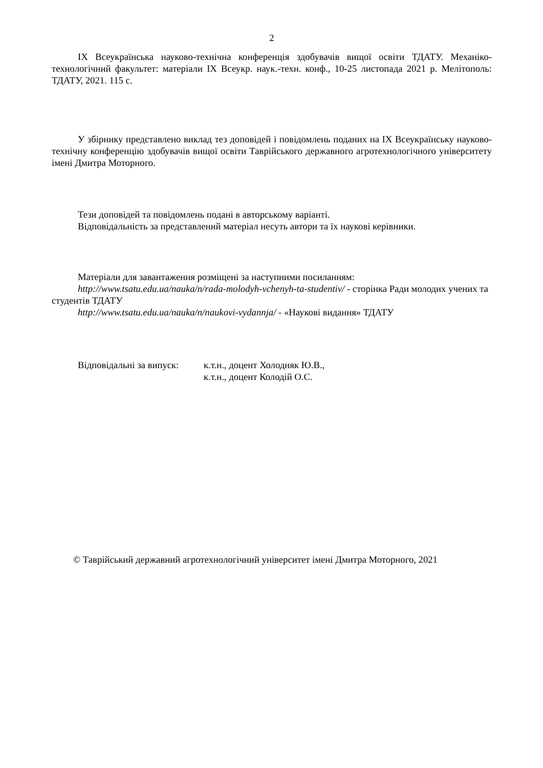2
IX Всеукраїнська науково-технічна конференція здобувачів вищої освіти ТДАТУ. Механіко-технологічний факультет: матеріали IX Всеукр. наук.-техн. конф., 10-25 листопада 2021 р. Мелітополь: ТДАТУ, 2021. 115 с.
У збірнику представлено виклад тез доповідей і повідомлень поданих на IX Всеукраїнську науково-технічну конференцію здобувачів вищої освіти Таврійського державного агротехнологічного університету імені Дмитра Моторного.
Тези доповідей та повідомлень подані в авторському варіанті.
Відповідальність за представлений матеріал несуть автори та їх наукові керівники.
Матеріали для завантаження розміщені за наступними посиланням:
http://www.tsatu.edu.ua/nauka/n/rada-molodyh-vchenyh-ta-studentiv/ - сторінка Ради молодих учених та студентів ТДАТУ
http://www.tsatu.edu.ua/nauka/n/naukovi-vydannja/ - «Наукові видання» ТДАТУ
Відповідальні за випуск:
к.т.н., доцент Холодняк Ю.В.,
к.т.н., доцент Колодій О.С.
© Таврійський державний агротехнологічний університет імені Дмитра Моторного, 2021